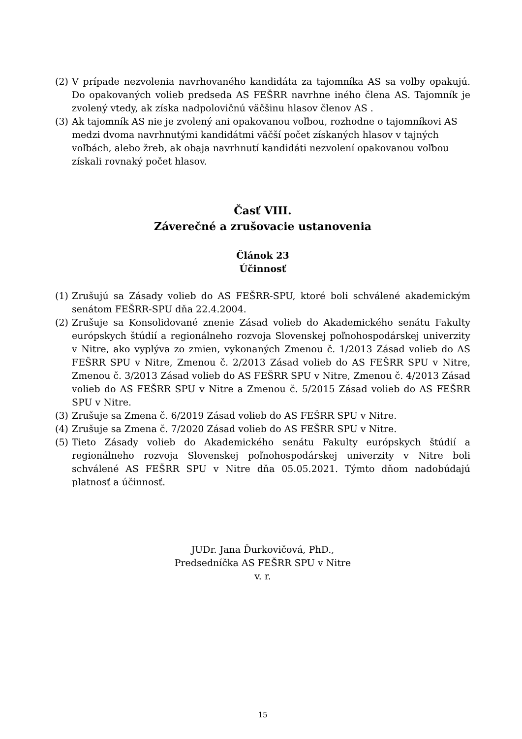(2) V prípade nezvolenia navrhovaného kandidáta za tajomníka AS sa voľby opakujú. Do opakovaných volieb predseda AS FEŠRR navrhne iného člena AS. Tajomník je zvolený vtedy, ak získa nadpolovičnú väčšinu hlasov členov AS .
(3) Ak tajomník AS nie je zvolený ani opakovanou voľbou, rozhodne o tajomníkovi AS medzi dvoma navrhnutými kandidátmi väčší počet získaných hlasov v tajných voľbách, alebo žreb, ak obaja navrhnutí kandidáti nezvolení opakovanou voľbou získali rovnaký počet hlasov.
Časť VIII.
Záverečné a zrušovacie ustanovenia
Článok 23
Účinnosť
(1) Zrušujú sa Zásady volieb do AS FEŠRR-SPU, ktoré boli schválené akademickým senátom FEŠRR-SPU dňa 22.4.2004.
(2) Zrušuje sa Konsolidované znenie Zásad volieb do Akademického senátu Fakulty európskych štúdií a regionálneho rozvoja Slovenskej poľnohospodárskej univerzity v Nitre, ako vyplýva zo zmien, vykonaných Zmenou č. 1/2013 Zásad volieb do AS FEŠRR SPU v Nitre, Zmenou č. 2/2013 Zásad volieb do AS FEŠRR SPU v Nitre, Zmenou č. 3/2013 Zásad volieb do AS FEŠRR SPU v Nitre, Zmenou č. 4/2013 Zásad volieb do AS FEŠRR SPU v Nitre a Zmenou č. 5/2015 Zásad volieb do AS FEŠRR SPU v Nitre.
(3) Zrušuje sa Zmena č. 6/2019 Zásad volieb do AS FEŠRR SPU v Nitre.
(4) Zrušuje sa Zmena č. 7/2020 Zásad volieb do AS FEŠRR SPU v Nitre.
(5) Tieto Zásady volieb do Akademického senátu Fakulty európskych štúdií a regionálneho rozvoja Slovenskej poľnohospodárskej univerzity v Nitre boli schválené AS FEŠRR SPU v Nitre dňa 05.05.2021. Týmto dňom nadobúdajú platnosť a účinnosť.
JUDr. Jana Ďurkovičová, PhD.,
Predsedníčka AS FEŠRR SPU v Nitre
v. r.
15